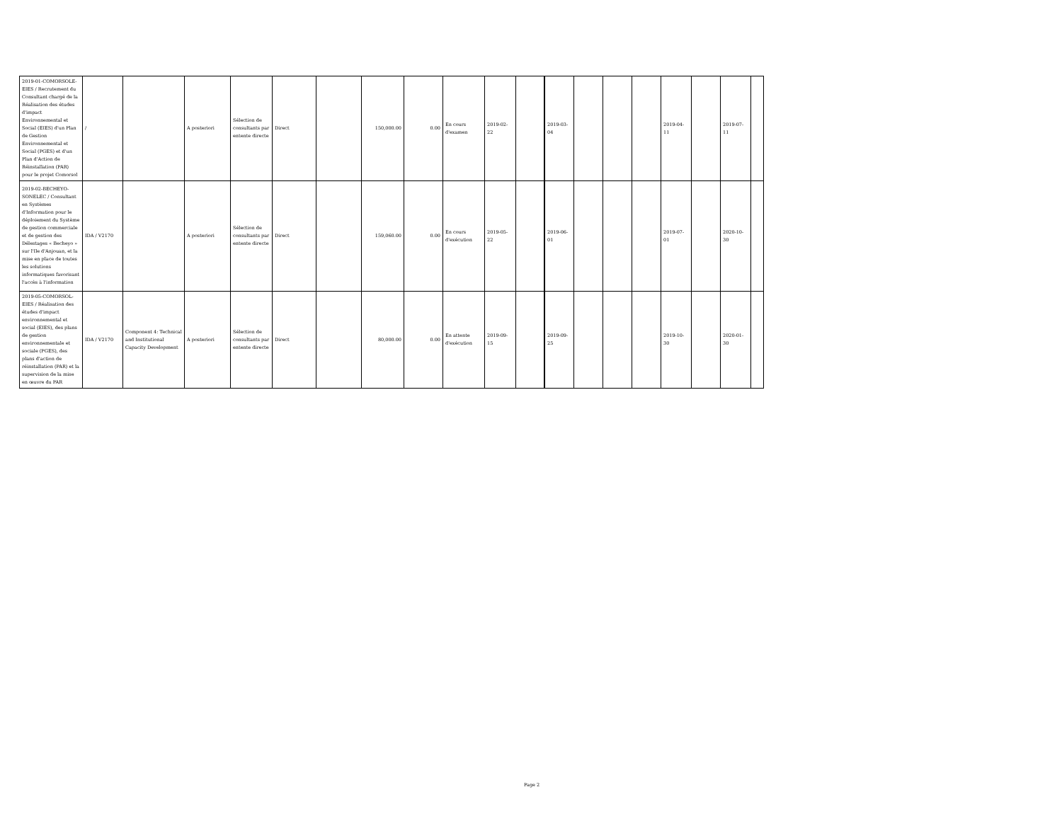| 2019-01-COMORSOLE-EIES / Recrutement du Consultant chargé de la Réalisation des études d'impact Environnemental et Social (EIES) d'un Plan de Gestion Environnemental et Social (PGES) et d'un Plan d'Action de Réinstallation (PAR) pour le projet Comorsol | / | | A posteriori | Sélection de consultants par entente directe | Direct | | 150,000.00 | 0.00 | En cours d'examen | 2019-02-22 | | 2019-03-04 | | | | 2019-04-11 | | 2019-07-11 | |
| 2019-02-BECHEYO-SONELEC / Consultant en Systèmes d'Information pour le déploiement du Système de gestion commerciale et de gestion des Délestages « Becheyo » sur l'Ile d'Anjouan, et la mise en place de toutes les solutions informatiques favorisant l'accès à l'information | IDA / V2170 | | A posteriori | Sélection de consultants par entente directe | Direct | | 159,060.00 | 0.00 | En cours d'exécution | 2019-05-22 | | 2019-06-01 | | | | 2019-07-01 | | 2020-10-30 | |
| 2019-05-COMORSOL-EIES / Réalisation des études d'impact environnemental et social (EIES), des plans de gestion environnementale et sociale (PGES), des plans d'action de réinstallation (PAR) et la supervision de la mise en œuvre du PAR | IDA / V2170 | Component 4: Technical and Institutional Capacity Development | A posteriori | Sélection de consultants par entente directe | Direct | | 80,000.00 | 0.00 | En attente d'exécution | 2019-09-15 | | 2019-09-25 | | | | 2019-10-30 | | 2020-01-30 | |
Page 2